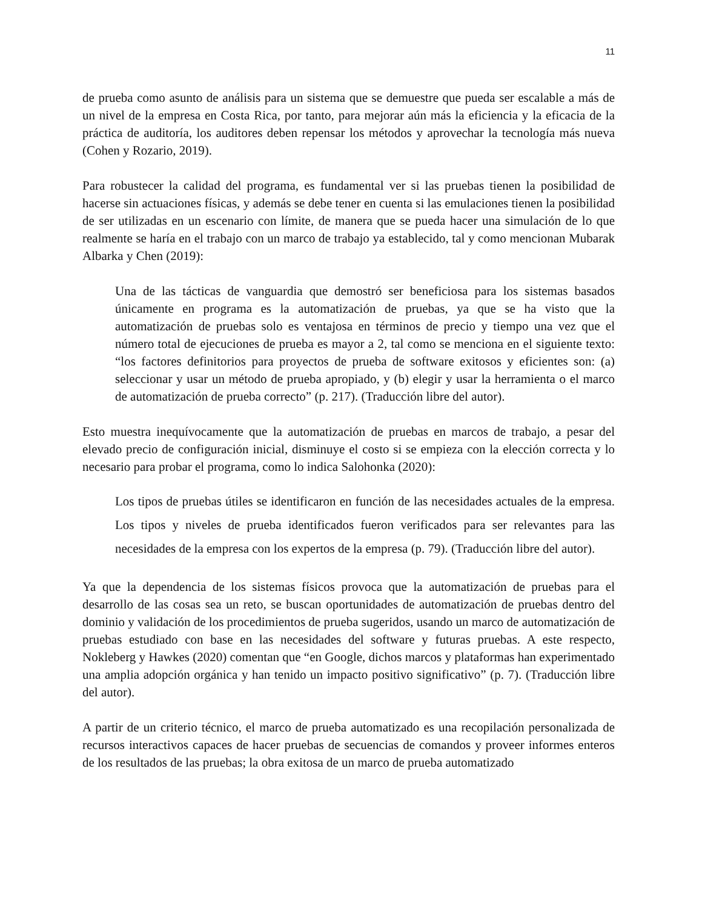11
de prueba como asunto de análisis para un sistema que se demuestre que pueda ser escalable a más de un nivel de la empresa en Costa Rica, por tanto, para mejorar aún más la eficiencia y la eficacia de la práctica de auditoría, los auditores deben repensar los métodos y aprovechar la tecnología más nueva (Cohen y Rozario, 2019).
Para robustecer la calidad del programa, es fundamental ver si las pruebas tienen la posibilidad de hacerse sin actuaciones físicas, y además se debe tener en cuenta si las emulaciones tienen la posibilidad de ser utilizadas en un escenario con límite, de manera que se pueda hacer una simulación de lo que realmente se haría en el trabajo con un marco de trabajo ya establecido, tal y como mencionan Mubarak Albarka y Chen (2019):
Una de las tácticas de vanguardia que demostró ser beneficiosa para los sistemas basados únicamente en programa es la automatización de pruebas, ya que se ha visto que la automatización de pruebas solo es ventajosa en términos de precio y tiempo una vez que el número total de ejecuciones de prueba es mayor a 2, tal como se menciona en el siguiente texto: “los factores definitorios para proyectos de prueba de software exitosos y eficientes son: (a) seleccionar y usar un método de prueba apropiado, y (b) elegir y usar la herramienta o el marco de automatización de prueba correcto” (p. 217). (Traducción libre del autor).
Esto muestra inequívocamente que la automatización de pruebas en marcos de trabajo, a pesar del elevado precio de configuración inicial, disminuye el costo si se empieza con la elección correcta y lo necesario para probar el programa, como lo indica Salohonka (2020):
Los tipos de pruebas útiles se identificaron en función de las necesidades actuales de la empresa. Los tipos y niveles de prueba identificados fueron verificados para ser relevantes para las necesidades de la empresa con los expertos de la empresa (p. 79). (Traducción libre del autor).
Ya que la dependencia de los sistemas físicos provoca que la automatización de pruebas para el desarrollo de las cosas sea un reto, se buscan oportunidades de automatización de pruebas dentro del dominio y validación de los procedimientos de prueba sugeridos, usando un marco de automatización de pruebas estudiado con base en las necesidades del software y futuras pruebas. A este respecto, Nokleberg y Hawkes (2020) comentan que “en Google, dichos marcos y plataformas han experimentado una amplia adopción orgánica y han tenido un impacto positivo significativo” (p. 7). (Traducción libre del autor).
A partir de un criterio técnico, el marco de prueba automatizado es una recopilación personalizada de recursos interactivos capaces de hacer pruebas de secuencias de comandos y proveer informes enteros de los resultados de las pruebas; la obra exitosa de un marco de prueba automatizado